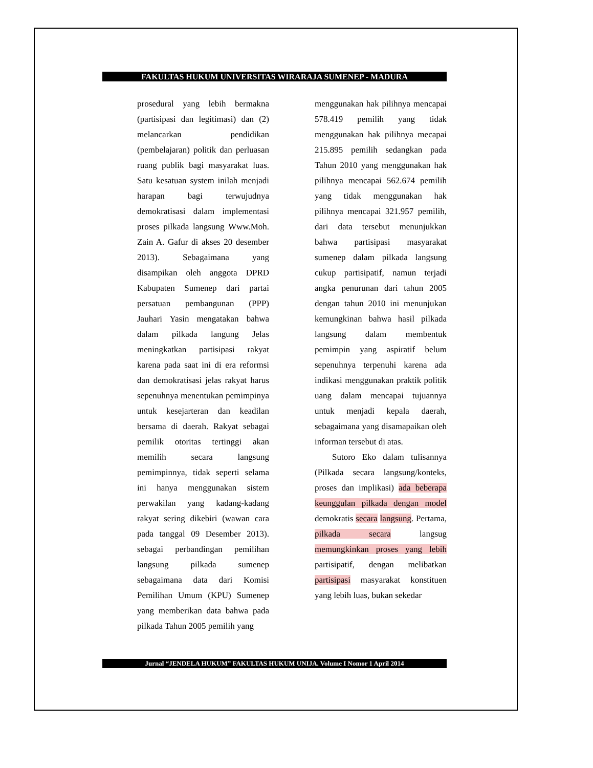FAKULTAS HUKUM UNIVERSITAS WIRARAJA SUMENEP - MADURA
prosedural yang lebih bermakna (partisipasi dan legitimasi) dan (2) melancarkan pendidikan (pembelajaran) politik dan perluasan ruang publik bagi masyarakat luas. Satu kesatuan system inilah menjadi harapan bagi terwujudnya demokratisasi dalam implementasi proses pilkada langsung Www.Moh. Zain A. Gafur di akses 20 desember 2013). Sebagaimana yang disampikan oleh anggota DPRD Kabupaten Sumenep dari partai persatuan pembangunan (PPP) Jauhari Yasin mengatakan bahwa dalam pilkada langung Jelas meningkatkan partisipasi rakyat karena pada saat ini di era reformsi dan demokratisasi jelas rakyat harus sepenuhnya menentukan pemimpinya untuk kesejarteran dan keadilan bersama di daerah. Rakyat sebagai pemilik otoritas tertinggi akan memilih secara langsung pemimpinnya, tidak seperti selama ini hanya menggunakan sistem perwakilan yang kadang-kadang rakyat sering dikebiri (wawan cara pada tanggal 09 Desember 2013). sebagai perbandingan pemilihan langsung pilkada sumenep sebagaimana data dari Komisi Pemilihan Umum (KPU) Sumenep yang memberikan data bahwa pada pilkada Tahun 2005 pemilih yang
menggunakan hak pilihnya mencapai 578.419 pemilih yang tidak menggunakan hak pilihnya mecapai 215.895 pemilih sedangkan pada Tahun 2010 yang menggunakan hak pilihnya mencapai 562.674 pemilih yang tidak menggunakan hak pilihnya mencapai 321.957 pemilih, dari data tersebut menunjukkan bahwa partisipasi masyarakat sumenep dalam pilkada langsung cukup partisipatif, namun terjadi angka penurunan dari tahun 2005 dengan tahun 2010 ini menunjukan kemungkinan bahwa hasil pilkada langsung dalam membentuk pemimpin yang aspiratif belum sepenuhnya terpenuhi karena ada indikasi menggunakan praktik politik uang dalam mencapai tujuannya untuk menjadi kepala daerah, sebagaimana yang disamapaikan oleh informan tersebut di atas.
Sutoro Eko dalam tulisannya (Pilkada secara langsung/konteks, proses dan implikasi) ada beberapa keunggulan pilkada dengan model demokratis secara langsung. Pertama, pilkada secara langsug memungkinkan proses yang lebih partisipatif, dengan melibatkan partisipasi masyarakat konstituen yang lebih luas, bukan sekedar
Jurnal “JENDELA HUKUM” FAKULTAS HUKUM UNIJA. Volume I Nomor 1 April 2014